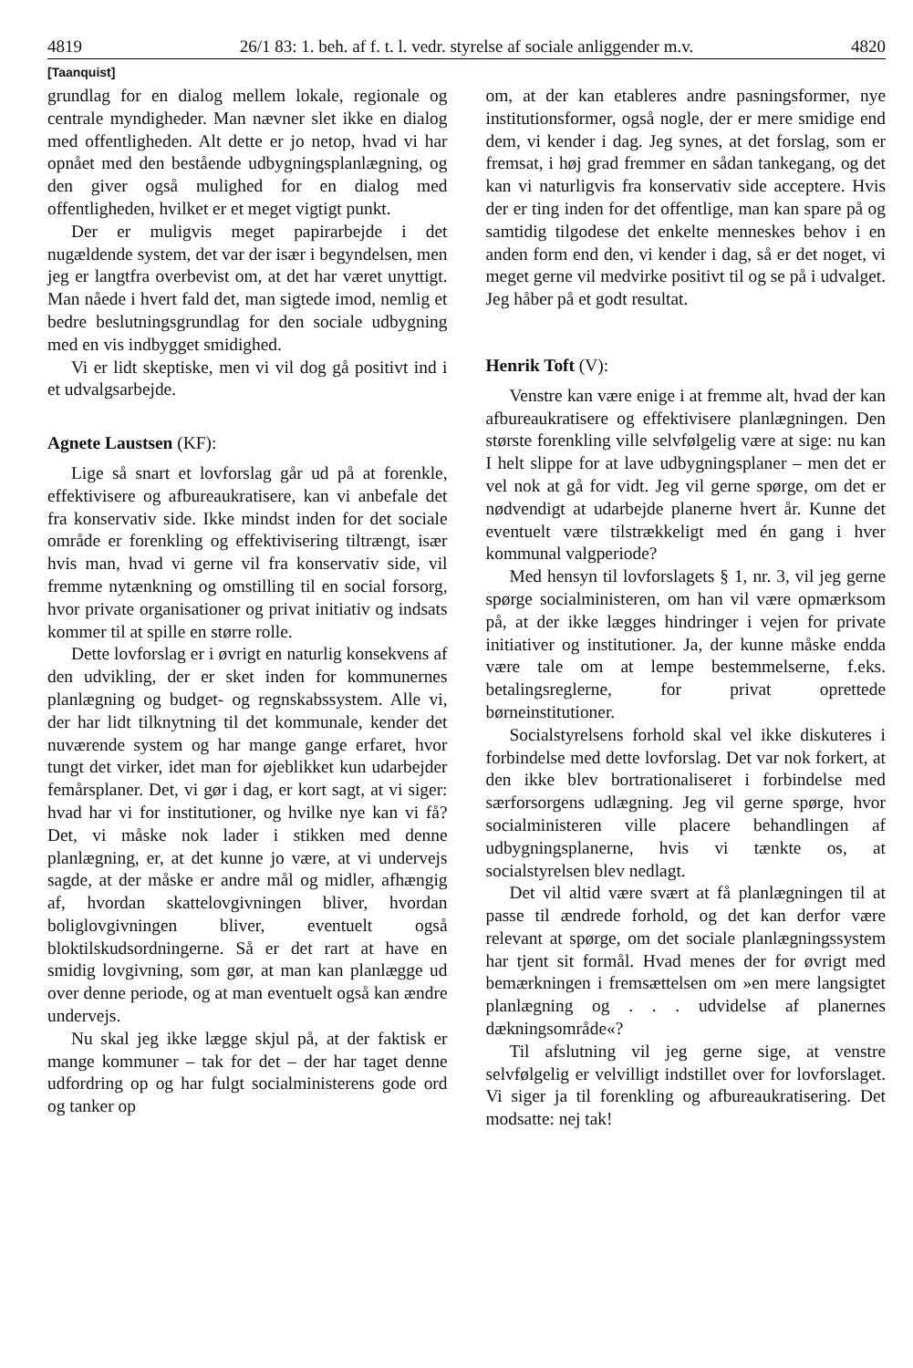4819 26/1 83: 1. beh. af f. t. l. vedr. styrelse af sociale anliggender m.v. 4820
[Taanquist]
grundlag for en dialog mellem lokale, regionale og centrale myndigheder. Man nævner slet ikke en dialog med offentligheden. Alt dette er jo netop, hvad vi har opnået med den bestående udbygningsplanlægning, og den giver også mulighed for en dialog med offentligheden, hvilket er et meget vigtigt punkt.
Der er muligvis meget papirarbejde i det nugældende system, det var der især i begyndelsen, men jeg er langtfra overbevist om, at det har været unyttigt. Man nåede i hvert fald det, man sigtede imod, nemlig et bedre beslutningsgrundlag for den sociale udbygning med en vis indbygget smidighed.
Vi er lidt skeptiske, men vi vil dog gå positivt ind i et udvalgsarbejde.
Agnete Laustsen (KF):
Lige så snart et lovforslag går ud på at forenkle, effektivisere og afbureaukratisere, kan vi anbefale det fra konservativ side. Ikke mindst inden for det sociale område er forenkling og effektivisering tiltrængt, især hvis man, hvad vi gerne vil fra konservativ side, vil fremme nytænkning og omstilling til en social forsorg, hvor private organisationer og privat initiativ og indsats kommer til at spille en større rolle.
Dette lovforslag er i øvrigt en naturlig konsekvens af den udvikling, der er sket inden for kommunernes planlægning og budget- og regnskabssystem. Alle vi, der har lidt tilknytning til det kommunale, kender det nuværende system og har mange gange erfaret, hvor tungt det virker, idet man for øjeblikket kun udarbejder femårsplaner. Det, vi gør i dag, er kort sagt, at vi siger: hvad har vi for institutioner, og hvilke nye kan vi få? Det, vi måske nok lader i stikken med denne planlægning, er, at det kunne jo være, at vi undervejs sagde, at der måske er andre mål og midler, afhængig af, hvordan skattelovgivningen bliver, hvordan boliglovgivningen bliver, eventuelt også bloktilskudsordningerne. Så er det rart at have en smidig lovgivning, som gør, at man kan planlægge ud over denne periode, og at man eventuelt også kan ændre undervejs.
Nu skal jeg ikke lægge skjul på, at der faktisk er mange kommuner – tak for det – der har taget denne udfordring op og har fulgt socialministerens gode ord og tanker op
om, at der kan etableres andre pasningsformer, nye institutionsformer, også nogle, der er mere smidige end dem, vi kender i dag. Jeg synes, at det forslag, som er fremsat, i høj grad fremmer en sådan tankegang, og det kan vi naturligvis fra konservativ side acceptere. Hvis der er ting inden for det offentlige, man kan spare på og samtidig tilgodese det enkelte menneskes behov i en anden form end den, vi kender i dag, så er det noget, vi meget gerne vil medvirke positivt til og se på i udvalget. Jeg håber på et godt resultat.
Henrik Toft (V):
Venstre kan være enige i at fremme alt, hvad der kan afbureaukratisere og effektivisere planlægningen. Den største forenkling ville selvfølgelig være at sige: nu kan I helt slippe for at lave udbygningsplaner – men det er vel nok at gå for vidt. Jeg vil gerne spørge, om det er nødvendigt at udarbejde planerne hvert år. Kunne det eventuelt være tilstrækkeligt med én gang i hver kommunal valgperiode?
Med hensyn til lovforslagets § 1, nr. 3, vil jeg gerne spørge socialministeren, om han vil være opmærksom på, at der ikke lægges hindringer i vejen for private initiativer og institutioner. Ja, der kunne måske endda være tale om at lempe bestemmelserne, f.eks. betalingsreglerne, for privat oprettede børneinstitutioner.
Socialstyrelsens forhold skal vel ikke diskuteres i forbindelse med dette lovforslag. Det var nok forkert, at den ikke blev bortrationaliseret i forbindelse med særforsorgens udlægning. Jeg vil gerne spørge, hvor socialministeren ville placere behandlingen af udbygningsplanerne, hvis vi tænkte os, at socialstyrelsen blev nedlagt.
Det vil altid være svært at få planlægningen til at passe til ændrede forhold, og det kan derfor være relevant at spørge, om det sociale planlægningssystem har tjent sit formål. Hvad menes der for øvrigt med bemærkningen i fremsættelsen om »en mere langsigtet planlægning og . . . udvidelse af planernes dækningsområde«?
Til afslutning vil jeg gerne sige, at venstre selvfølgelig er velvilligt indstillet over for lovforslaget. Vi siger ja til forenkling og afbureaukratisering. Det modsatte: nej tak!